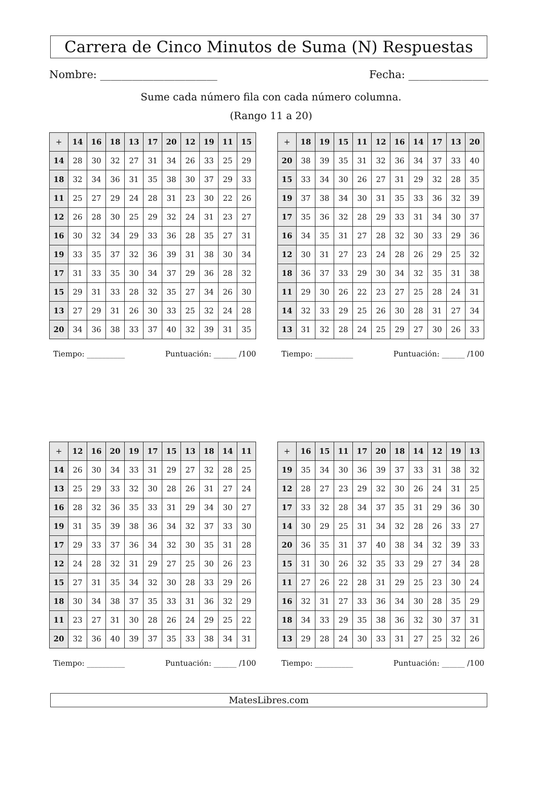Carrera de Cinco Minutos de Suma (N) Respuestas
Nombre: ______________________ Fecha: _______________
Sume cada número fila con cada número columna.
(Rango 11 a 20)
| + | 14 | 16 | 18 | 13 | 17 | 20 | 12 | 19 | 11 | 15 |
| --- | --- | --- | --- | --- | --- | --- | --- | --- | --- | --- |
| 14 | 28 | 30 | 32 | 27 | 31 | 34 | 26 | 33 | 25 | 29 |
| 18 | 32 | 34 | 36 | 31 | 35 | 38 | 30 | 37 | 29 | 33 |
| 11 | 25 | 27 | 29 | 24 | 28 | 31 | 23 | 30 | 22 | 26 |
| 12 | 26 | 28 | 30 | 25 | 29 | 32 | 24 | 31 | 23 | 27 |
| 16 | 30 | 32 | 34 | 29 | 33 | 36 | 28 | 35 | 27 | 31 |
| 19 | 33 | 35 | 37 | 32 | 36 | 39 | 31 | 38 | 30 | 34 |
| 17 | 31 | 33 | 35 | 30 | 34 | 37 | 29 | 36 | 28 | 32 |
| 15 | 29 | 31 | 33 | 28 | 32 | 35 | 27 | 34 | 26 | 30 |
| 13 | 27 | 29 | 31 | 26 | 30 | 33 | 25 | 32 | 24 | 28 |
| 20 | 34 | 36 | 38 | 33 | 37 | 40 | 32 | 39 | 31 | 35 |
Tiempo: __________ Puntuación: ______ /100
| + | 18 | 19 | 15 | 11 | 12 | 16 | 14 | 17 | 13 | 20 |
| --- | --- | --- | --- | --- | --- | --- | --- | --- | --- | --- |
| 20 | 38 | 39 | 35 | 31 | 32 | 36 | 34 | 37 | 33 | 40 |
| 15 | 33 | 34 | 30 | 26 | 27 | 31 | 29 | 32 | 28 | 35 |
| 19 | 37 | 38 | 34 | 30 | 31 | 35 | 33 | 36 | 32 | 39 |
| 17 | 35 | 36 | 32 | 28 | 29 | 33 | 31 | 34 | 30 | 37 |
| 16 | 34 | 35 | 31 | 27 | 28 | 32 | 30 | 33 | 29 | 36 |
| 12 | 30 | 31 | 27 | 23 | 24 | 28 | 26 | 29 | 25 | 32 |
| 18 | 36 | 37 | 33 | 29 | 30 | 34 | 32 | 35 | 31 | 38 |
| 11 | 29 | 30 | 26 | 22 | 23 | 27 | 25 | 28 | 24 | 31 |
| 14 | 32 | 33 | 29 | 25 | 26 | 30 | 28 | 31 | 27 | 34 |
| 13 | 31 | 32 | 28 | 24 | 25 | 29 | 27 | 30 | 26 | 33 |
Tiempo: __________ Puntuación: ______ /100
| + | 12 | 16 | 20 | 19 | 17 | 15 | 13 | 18 | 14 | 11 |
| --- | --- | --- | --- | --- | --- | --- | --- | --- | --- | --- |
| 14 | 26 | 30 | 34 | 33 | 31 | 29 | 27 | 32 | 28 | 25 |
| 13 | 25 | 29 | 33 | 32 | 30 | 28 | 26 | 31 | 27 | 24 |
| 16 | 28 | 32 | 36 | 35 | 33 | 31 | 29 | 34 | 30 | 27 |
| 19 | 31 | 35 | 39 | 38 | 36 | 34 | 32 | 37 | 33 | 30 |
| 17 | 29 | 33 | 37 | 36 | 34 | 32 | 30 | 35 | 31 | 28 |
| 12 | 24 | 28 | 32 | 31 | 29 | 27 | 25 | 30 | 26 | 23 |
| 15 | 27 | 31 | 35 | 34 | 32 | 30 | 28 | 33 | 29 | 26 |
| 18 | 30 | 34 | 38 | 37 | 35 | 33 | 31 | 36 | 32 | 29 |
| 11 | 23 | 27 | 31 | 30 | 28 | 26 | 24 | 29 | 25 | 22 |
| 20 | 32 | 36 | 40 | 39 | 37 | 35 | 33 | 38 | 34 | 31 |
Tiempo: __________ Puntuación: ______ /100
| + | 16 | 15 | 11 | 17 | 20 | 18 | 14 | 12 | 19 | 13 |
| --- | --- | --- | --- | --- | --- | --- | --- | --- | --- | --- |
| 19 | 35 | 34 | 30 | 36 | 39 | 37 | 33 | 31 | 38 | 32 |
| 12 | 28 | 27 | 23 | 29 | 32 | 30 | 26 | 24 | 31 | 25 |
| 17 | 33 | 32 | 28 | 34 | 37 | 35 | 31 | 29 | 36 | 30 |
| 14 | 30 | 29 | 25 | 31 | 34 | 32 | 28 | 26 | 33 | 27 |
| 20 | 36 | 35 | 31 | 37 | 40 | 38 | 34 | 32 | 39 | 33 |
| 15 | 31 | 30 | 26 | 32 | 35 | 33 | 29 | 27 | 34 | 28 |
| 11 | 27 | 26 | 22 | 28 | 31 | 29 | 25 | 23 | 30 | 24 |
| 16 | 32 | 31 | 27 | 33 | 36 | 34 | 30 | 28 | 35 | 29 |
| 18 | 34 | 33 | 29 | 35 | 38 | 36 | 32 | 30 | 37 | 31 |
| 13 | 29 | 28 | 24 | 30 | 33 | 31 | 27 | 25 | 32 | 26 |
Tiempo: __________ Puntuación: ______ /100
MatesLibres.com